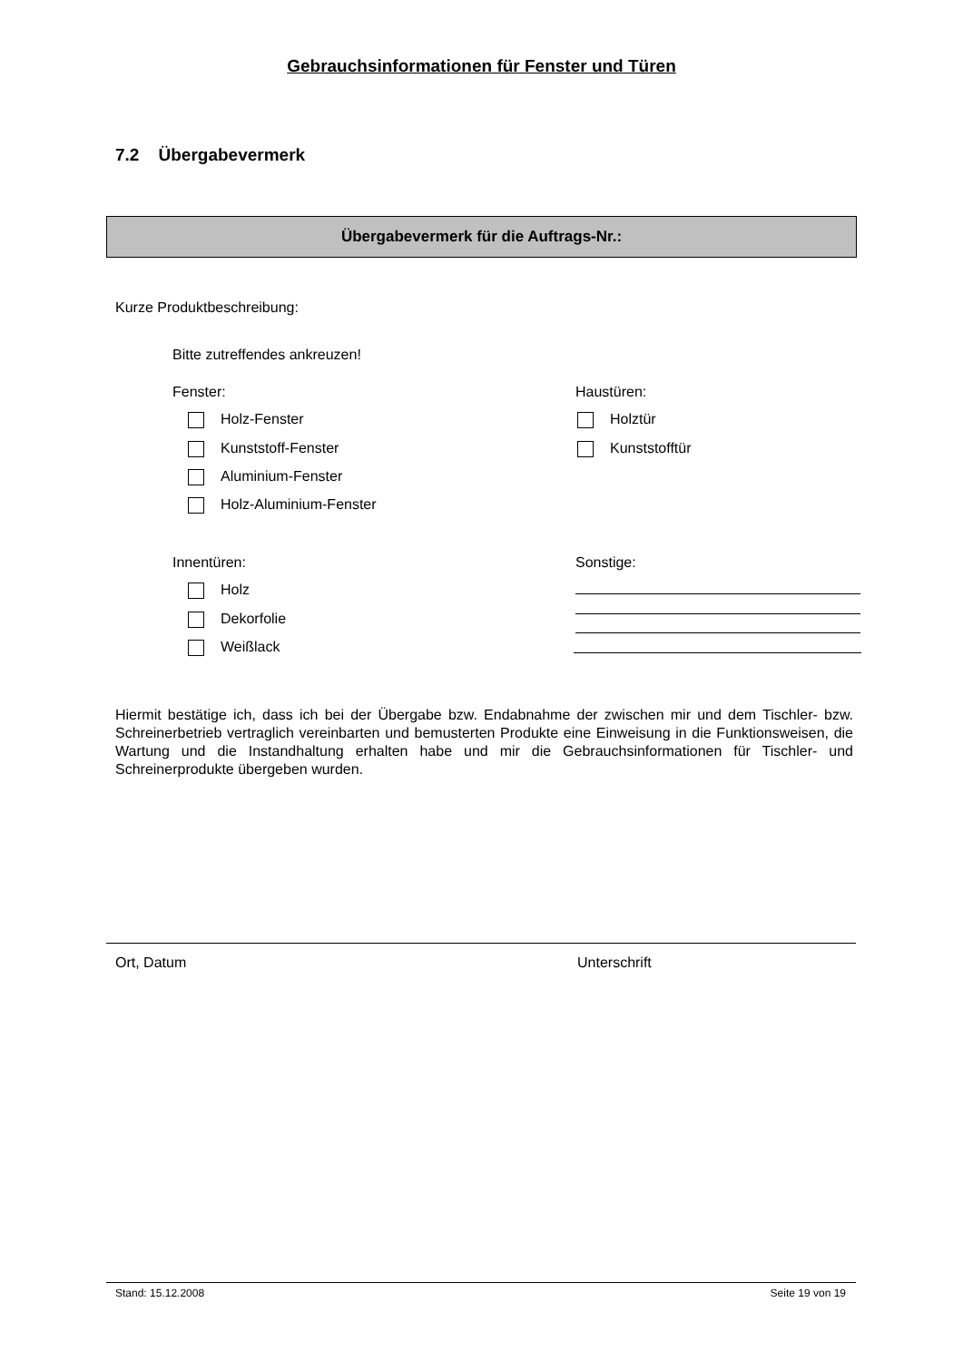Gebrauchsinformationen für Fenster und Türen
7.2 Übergabevermerk
Übergabevermerk für die Auftrags-Nr.:
Kurze Produktbeschreibung:
Bitte zutreffendes ankreuzen!
Fenster: Haustüren:
Holz-Fenster Holztür
Kunststoff-Fenster Kunststofftür
Aluminium-Fenster
Holz-Aluminium-Fenster
Innentüren: Sonstige:
Holz
Dekorfolie
Weißlack
Hiermit bestätige ich, dass ich bei der Übergabe bzw. Endabnahme der zwischen mir und dem Tischler- bzw. Schreinerbetrieb vertraglich vereinbarten und bemusterten Produkte eine Einweisung in die Funktionsweisen, die Wartung und die Instandhaltung erhalten habe und mir die Gebrauchsinformationen für Tischler- und Schreinerprodukte übergeben wurden.
Ort, Datum Unterschrift
Stand: 15.12.2008 Seite 19 von 19